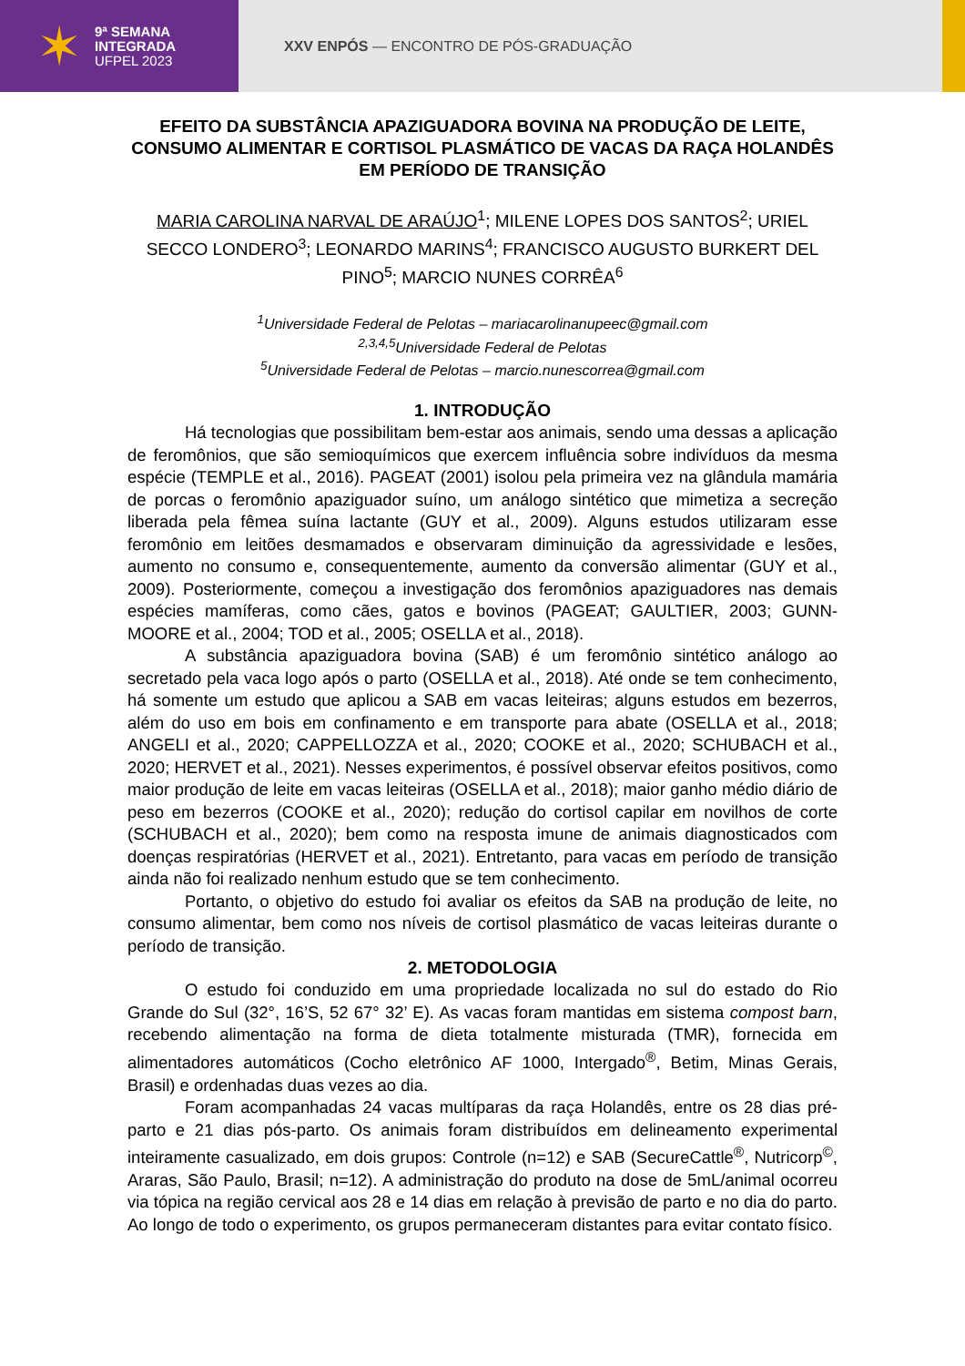✶
9ª SEMANA
INTEGRADA
UFPEL 2023
XXV ENPÓS — ENCONTRO DE PÓS-GRADUAÇÃO
EFEITO DA SUBSTÂNCIA APAZIGUADORA BOVINA NA PRODUÇÃO DE LEITE, CONSUMO ALIMENTAR E CORTISOL PLASMÁTICO DE VACAS DA RAÇA HOLANDÊS EM PERÍODO DE TRANSIÇÃO
MARIA CAROLINA NARVAL DE ARAÚJO<sup>1</sup>; MILENE LOPES DOS SANTOS<sup>2</sup>; URIEL SECCO LONDERO<sup>3</sup>; LEONARDO MARINS<sup>4</sup>; FRANCISCO AUGUSTO BURKERT DEL PINO<sup>5</sup>; MARCIO NUNES CORRÊA<sup>6</sup>
<sup>1</sup> Universidade Federal de Pelotas – mariacarolinanupeec@gmail.com
<sup>2,3,4,5</sup>Universidade Federal de Pelotas
<sup>5</sup> Universidade Federal de Pelotas – marcio.nunescorrea@gmail.com
1. INTRODUÇÃO
Há tecnologias que possibilitam bem-estar aos animais, sendo uma dessas a aplicação de feromônios, que são semioquímicos que exercem influência sobre indivíduos da mesma espécie (TEMPLE et al., 2016). PAGEAT (2001) isolou pela primeira vez na glândula mamária de porcas o feromônio apaziguador suíno, um análogo sintético que mimetiza a secreção liberada pela fêmea suína lactante (GUY et al., 2009). Alguns estudos utilizaram esse feromônio em leitões desmamados e observaram diminuição da agressividade e lesões, aumento no consumo e, consequentemente, aumento da conversão alimentar (GUY et al., 2009). Posteriormente, começou a investigação dos feromônios apaziguadores nas demais espécies mamíferas, como cães, gatos e bovinos (PAGEAT; GAULTIER, 2003; GUNN-MOORE et al., 2004; TOD et al., 2005; OSELLA et al., 2018).
A substância apaziguadora bovina (SAB) é um feromônio sintético análogo ao secretado pela vaca logo após o parto (OSELLA et al., 2018). Até onde se tem conhecimento, há somente um estudo que aplicou a SAB em vacas leiteiras; alguns estudos em bezerros, além do uso em bois em confinamento e em transporte para abate (OSELLA et al., 2018; ANGELI et al., 2020; CAPPELLOZZA et al., 2020; COOKE et al., 2020; SCHUBACH et al., 2020; HERVET et al., 2021). Nesses experimentos, é possível observar efeitos positivos, como maior produção de leite em vacas leiteiras (OSELLA et al., 2018); maior ganho médio diário de peso em bezerros (COOKE et al., 2020); redução do cortisol capilar em novilhos de corte (SCHUBACH et al., 2020); bem como na resposta imune de animais diagnosticados com doenças respiratórias (HERVET et al., 2021). Entretanto, para vacas em período de transição ainda não foi realizado nenhum estudo que se tem conhecimento.
Portanto, o objetivo do estudo foi avaliar os efeitos da SAB na produção de leite, no consumo alimentar, bem como nos níveis de cortisol plasmático de vacas leiteiras durante o período de transição.
2. METODOLOGIA
O estudo foi conduzido em uma propriedade localizada no sul do estado do Rio Grande do Sul (32°, 16’S, 52 67° 32’ E). As vacas foram mantidas em sistema compost barn, recebendo alimentação na forma de dieta totalmente misturada (TMR), fornecida em alimentadores automáticos (Cocho eletrônico AF 1000, Intergado<sup>®</sup>, Betim, Minas Gerais, Brasil) e ordenhadas duas vezes ao dia.
Foram acompanhadas 24 vacas multíparas da raça Holandês, entre os 28 dias pré-parto e 21 dias pós-parto. Os animais foram distribuídos em delineamento experimental inteiramente casualizado, em dois grupos: Controle (n=12) e SAB (SecureCattle<sup>®</sup>, Nutricorp<sup>©</sup>, Araras, São Paulo, Brasil; n=12). A administração do produto na dose de 5mL/animal ocorreu via tópica na região cervical aos 28 e 14 dias em relação à previsão de parto e no dia do parto. Ao longo de todo o experimento, os grupos permaneceram distantes para evitar contato físico.